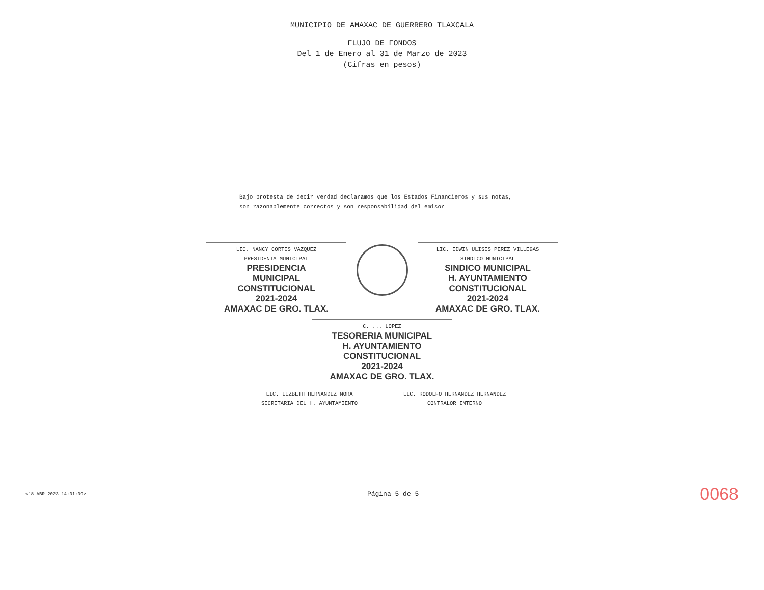MUNICIPIO DE AMAXAC DE GUERRERO TLAXCALA
FLUJO DE FONDOS
Del 1 de Enero al 31 de Marzo de 2023
(Cifras en pesos)
Bajo protesta de decir verdad declaramos que los Estados Financieros y sus notas,
son razonablemente correctos y son responsabilidad del emisor
LIC. NANCY CORTES VAZQUEZ
PRESIDENTA MUNICIPAL
PRESIDENCIA
MUNICIPAL
CONSTITUCIONAL
2021-2024
AMAXAC DE GRO. TLAX.
LIC. EDWIN ULISES PEREZ VILLEGAS
SINDICO MUNICIPAL
SINDICO MUNICIPAL
H. AYUNTAMIENTO
CONSTITUCIONAL
2021-2024
AMAXAC DE GRO. TLAX.
C. ... LOPEZ
TESORERIA MUNICIPAL
H. AYUNTAMIENTO
CONSTITUCIONAL
2021-2024
AMAXAC DE GRO. TLAX.
LIC. LIZBETH HERNANDEZ MORA
SECRETARIA DEL H. AYUNTAMIENTO
LIC. RODOLFO HERNANDEZ HERNANDEZ
CONTRALOR INTERNO
<18 ABR 2023 14:01:09> Página 5 de 5 0068